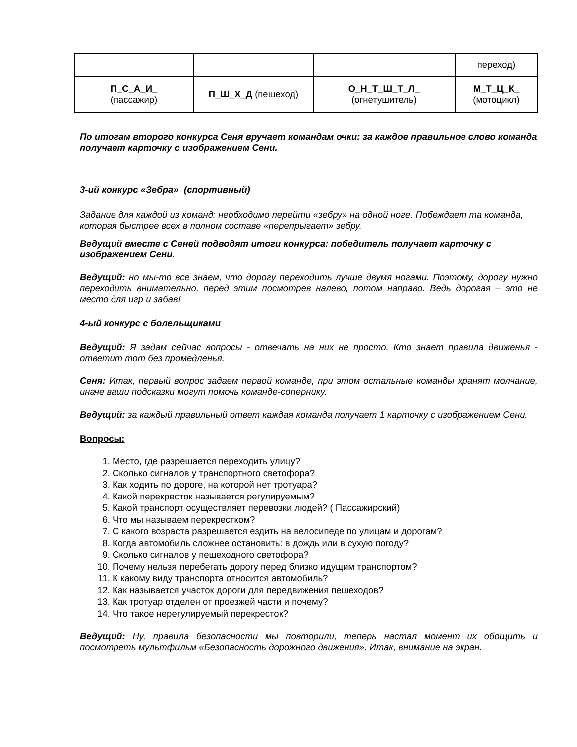| | | | переход) |
| П_С_А_И_ (пассажир) | П_Ш_Х_Д (пешеход) | О_Н_Т_Ш_Т_Л_ (огнетушитель) | М_Т_Ц_К_ (мотоцикл) |
По итогам второго конкурса Сеня вручает командам очки: за каждое правильное слово команда получает карточку с изображением Сени.
3-ий конкурс «Зебра» (спортивный)
Задание для каждой из команд: необходимо перейти «зебру» на одной ноге. Побеждает та команда, которая быстрее всех в полном составе «перепрыгает» зебру.
Ведущий вместе с Сеней подводят итоги конкурса: победитель получает карточку с изображением Сени.
Ведущий: но мы-то все знаем, что дорогу переходить лучше двумя ногами. Поэтому, дорогу нужно переходить внимательно, перед этим посмотрев налево, потом направо. Ведь дорогая – это не место для игр и забав!
4-ый конкурс с болельщиками
Ведущий: Я задам сейчас вопросы - отвечать на них не просто. Кто знает правила движенья - ответит тот без промедленья.
Сеня: Итак, первый вопрос задаем первой команде, при этом остальные команды хранят молчание, иначе ваши подсказки могут помочь команде-сопернику.
Ведущий: за каждый правильный ответ каждая команда получает 1 карточку с изображением Сени.
Вопросы:
1. Место, где разрешается переходить улицу?
2. Сколько сигналов у транспортного светофора?
3. Как ходить по дороге, на которой нет тротуара?
4. Какой перекресток называется регулируемым?
5. Какой транспорт осуществляет перевозки людей? ( Пассажирский)
6. Что мы называем перекрестком?
7. С какого возраста разрешается ездить на велосипеде по улицам и дорогам?
8. Когда автомобиль сложнее остановить: в дождь или в сухую погоду?
9. Сколько сигналов у пешеходного светофора?
10. Почему нельзя перебегать дорогу перед близко идущим транспортом?
11. К какому виду транспорта относится автомобиль?
12. Как называется участок дороги для передвижения пешеходов?
13. Как тротуар отделен от проезжей части и почему?
14. Что такое нерегулируемый перекресток?
Ведущий: Ну, правила безопасности мы повторили, теперь настал момент их обощить и посмотреть мультфильм «Безопасность дорожного движения». Итак, внимание на экран.